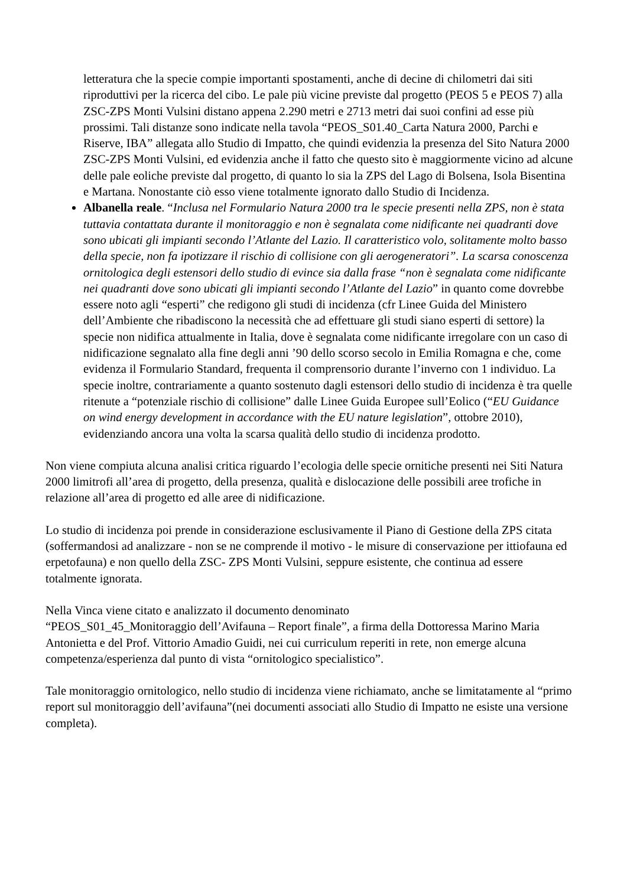letteratura che la specie compie importanti spostamenti, anche di decine di chilometri dai siti riproduttivi per la ricerca del cibo. Le pale più vicine previste dal progetto (PEOS 5 e PEOS 7) alla ZSC-ZPS Monti Vulsini distano appena 2.290 metri e 2713 metri dai suoi confini ad esse più prossimi. Tali distanze sono indicate nella tavola “PEOS_S01.40_Carta Natura 2000, Parchi e Riserve, IBA” allegata allo Studio di Impatto, che quindi evidenzia la presenza del Sito Natura 2000 ZSC-ZPS Monti Vulsini, ed evidenzia anche il fatto che questo sito è maggiormente vicino ad alcune delle pale eoliche previste dal progetto, di quanto lo sia la ZPS del Lago di Bolsena, Isola Bisentina e Martana. Nonostante ciò esso viene totalmente ignorato dallo Studio di Incidenza.
Albanella reale. “Inclusa nel Formulario Natura 2000 tra le specie presenti nella ZPS, non è stata tuttavia contattata durante il monitoraggio e non è segnalata come nidificante nei quadranti dove sono ubicati gli impianti secondo l’Atlante del Lazio. Il caratteristico volo, solitamente molto basso della specie, non fa ipotizzare il rischio di collisione con gli aerogeneratori”. La scarsa conoscenza ornitologica degli estensori dello studio di evince sia dalla frase “non è segnalata come nidificante nei quadranti dove sono ubicati gli impianti secondo l’Atlante del Lazio” in quanto come dovrebbe essere noto agli “esperti” che redigono gli studi di incidenza (cfr Linee Guida del Ministero dell’Ambiente che ribadiscono la necessità che ad effettuare gli studi siano esperti di settore) la specie non nidifica attualmente in Italia, dove è segnalata come nidificante irregolare con un caso di nidificazione segnalato alla fine degli anni ’90 dello scorso secolo in Emilia Romagna e che, come evidenza il Formulario Standard, frequenta il comprensorio durante l’inverno con 1 individuo. La specie inoltre, contrariamente a quanto sostenuto dagli estensori dello studio di incidenza è tra quelle ritenute a “potenziale rischio di collisione” dalle Linee Guida Europee sull’Eolico (“EU Guidance on wind energy development in accordance with the EU nature legislation”, ottobre 2010), evidenziando ancora una volta la scarsa qualità dello studio di incidenza prodotto.
Non viene compiuta alcuna analisi critica riguardo l’ecologia delle specie ornitiche presenti nei Siti Natura 2000 limitrofi all’area di progetto, della presenza, qualità e dislocazione delle possibili aree trofiche in relazione all’area di progetto ed alle aree di nidificazione.
Lo studio di incidenza poi prende in considerazione esclusivamente il Piano di Gestione della ZPS citata (soffermandosi ad analizzare - non se ne comprende il motivo - le misure di conservazione per ittiofauna ed erpetofauna) e non quello della ZSC- ZPS Monti Vulsini, seppure esistente, che continua ad essere totalmente ignorata.
Nella Vinca viene citato e analizzato il documento denominato
“PEOS_S01_45_Monitoraggio dell’Avifauna – Report finale”, a firma della Dottoressa Marino Maria Antonietta e del Prof. Vittorio Amadio Guidi, nei cui curriculum reperiti in rete, non emerge alcuna competenza/esperienza dal punto di vista “ornitologico specialistico”.
Tale monitoraggio ornitologico, nello studio di incidenza viene richiamato, anche se limitatamente al “primo report sul monitoraggio dell’avifauna”(nei documenti associati allo Studio di Impatto ne esiste una versione completa).